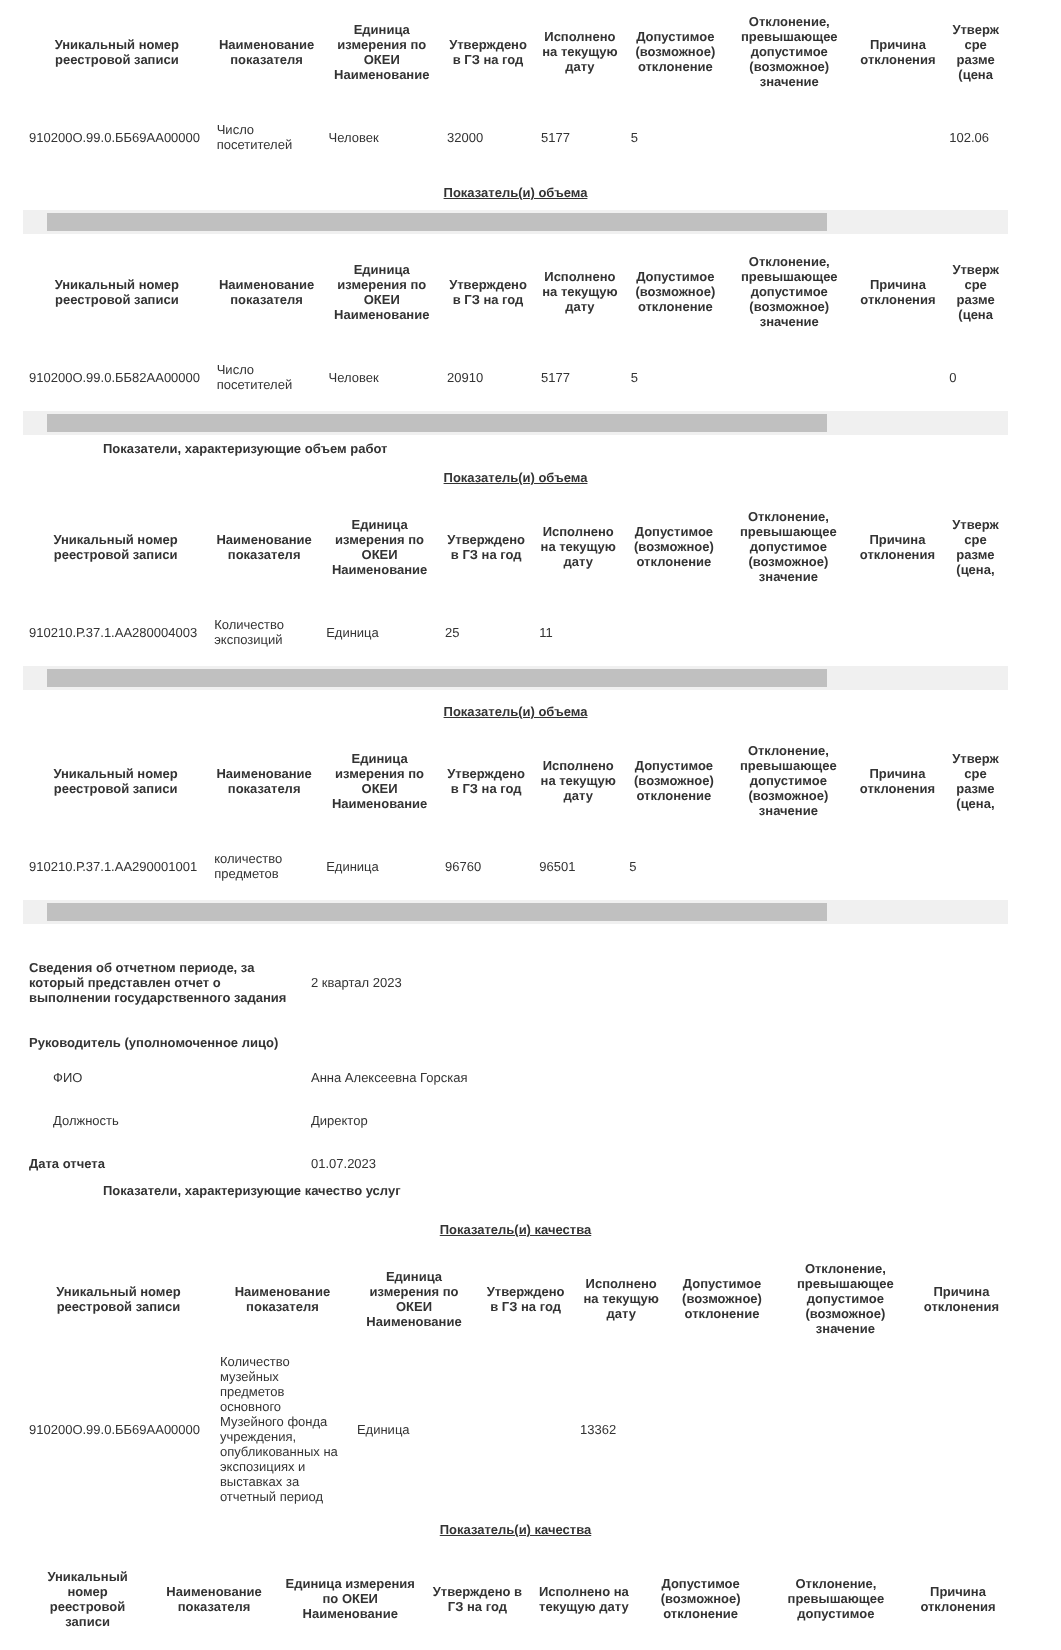| Уникальный номер реестровой записи | Наименование показателя | Единица измерения по ОКЕИ Наименование | Утверждено в ГЗ на год | Исполнено на текущую дату | Допустимое (возможное) отклонение | Отклонение, превышающее допустимое (возможное) значение | Причина отклонения | Утверж сре разме (цена |
| --- | --- | --- | --- | --- | --- | --- | --- | --- |
| 910200О.99.0.ББ69АА00000 | Число посетителей | Человек | 32000 | 5177 | 5 | | | 102.06 |
Показатель(и) объема
| Уникальный номер реестровой записи | Наименование показателя | Единица измерения по ОКЕИ Наименование | Утверждено в ГЗ на год | Исполнено на текущую дату | Допустимое (возможное) отклонение | Отклонение, превышающее допустимое (возможное) значение | Причина отклонения | Утверж сре разме (цена |
| --- | --- | --- | --- | --- | --- | --- | --- | --- |
| 910200О.99.0.ББ82АА00000 | Число посетителей | Человек | 20910 | 5177 | 5 | | | 0 |
Показатели, характеризующие объем работ
Показатель(и) объема
| Уникальный номер реестровой записи | Наименование показателя | Единица измерения по ОКЕИ Наименование | Утверждено в ГЗ на год | Исполнено на текущую дату | Допустимое (возможное) отклонение | Отклонение, превышающее допустимое (возможное) значение | Причина отклонения | Утверж сре разме (цена, |
| --- | --- | --- | --- | --- | --- | --- | --- | --- |
| 910210.Р.37.1.АА280004003 | Количество экспозиций | Единица | 25 | 11 | | | | |
Показатель(и) объема
| Уникальный номер реестровой записи | Наименование показателя | Единица измерения по ОКЕИ Наименование | Утверждено в ГЗ на год | Исполнено на текущую дату | Допустимое (возможное) отклонение | Отклонение, превышающее допустимое (возможное) значение | Причина отклонения | Утверж сре разме (цена, |
| --- | --- | --- | --- | --- | --- | --- | --- | --- |
| 910210.Р.37.1.АА290001001 | количество предметов | Единица | 96760 | 96501 | 5 | | | |
| Сведения об отчетном периоде, за который представлен отчет о выполнении государственного задания | 2 квартал 2023 |
| Руководитель (уполномоченное лицо) | |
| ФИО | Анна Алексеевна Горская |
| Должность | Директор |
| Дата отчета | 01.07.2023 |
Показатели, характеризующие качество услуг
Показатель(и) качества
| Уникальный номер реестровой записи | Наименование показателя | Единица измерения по ОКЕИ Наименование | Утверждено в ГЗ на год | Исполнено на текущую дату | Допустимое (возможное) отклонение | Отклонение, превышающее допустимое (возможное) значение | Причина отклонения |
| --- | --- | --- | --- | --- | --- | --- | --- |
| 910200О.99.0.ББ69АА00000 | Количество музейных предметов основного Музейного фонда учреждения, опубликованных на экспозициях и выставках за отчетный период | Единица | | 13362 | | | |
Показатель(и) качества
| Уникальный номер реестровой записи | Наименование показателя | Единица измерения по ОКЕИ Наименование | Утверждено в ГЗ на год | Исполнено на текущую дату | Допустимое (возможное) отклонение | Отклонение, превышающее допустимое | Причина отклонения |
| --- | --- | --- | --- | --- | --- | --- | --- |